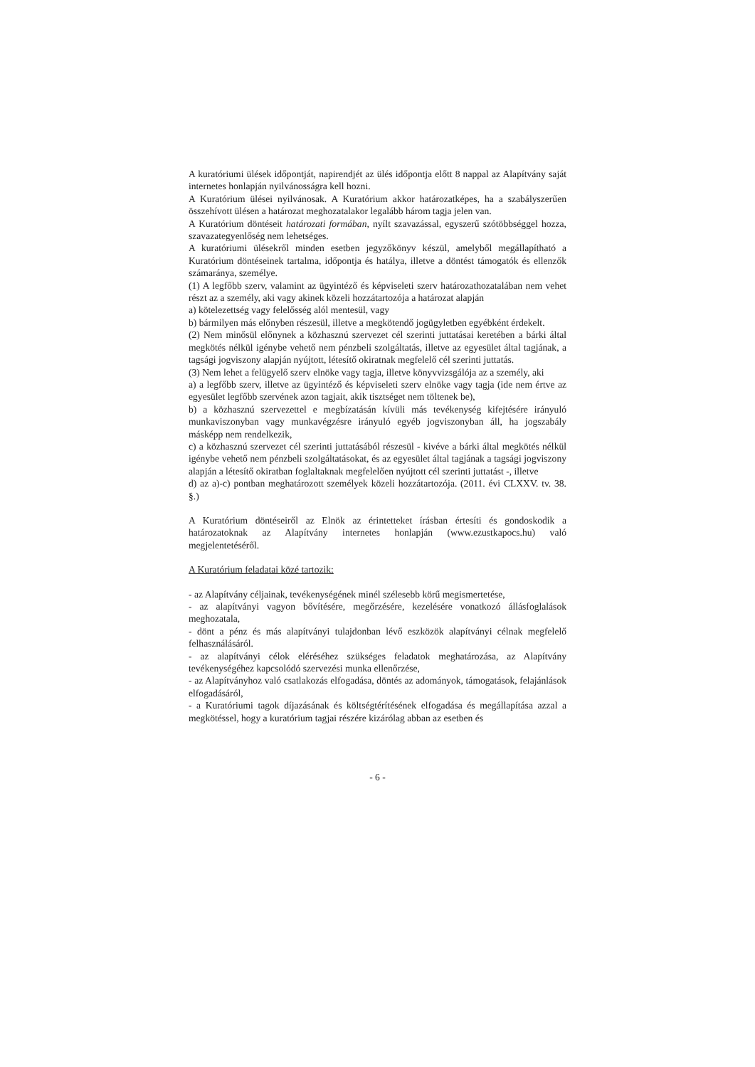A kuratóriumi ülések időpontját, napirendjét az ülés időpontja előtt 8 nappal az Alapítvány saját internetes honlapján nyilvánosságra kell hozni.
A Kuratórium ülései nyilvánosak. A Kuratórium akkor határozatképes, ha a szabályszerűen összehívott ülésen a határozat meghozatalakor legalább három tagja jelen van.
A Kuratórium döntéseit határozati formában, nyílt szavazással, egyszerű szótöbbséggel hozza, szavazategyenlőség nem lehetséges.
A kuratóriumi ülésekről minden esetben jegyzőkönyv készül, amelyből megállapítható a Kuratórium döntéseinek tartalma, időpontja és hatálya, illetve a döntést támogatók és ellenzők számaránya, személye.
(1) A legfőbb szerv, valamint az ügyintéző és képviseleti szerv határozathozatalában nem vehet részt az a személy, aki vagy akinek közeli hozzátartozója a határozat alapján
a) kötelezettség vagy felelősség alól mentesül, vagy
b) bármilyen más előnyben részesül, illetve a megkötendő jogügyletben egyébként érdekelt.
(2) Nem minősül előnynek a közhasznú szervezet cél szerinti juttatásai keretében a bárki által megkötés nélkül igénybe vehető nem pénzbeli szolgáltatás, illetve az egyesület által tagjának, a tagsági jogviszony alapján nyújtott, létesítő okiratnak megfelelő cél szerinti juttatás.
(3) Nem lehet a felügyelő szerv elnöke vagy tagja, illetve könyvvizsgálója az a személy, aki
a) a legfőbb szerv, illetve az ügyintéző és képviseleti szerv elnöke vagy tagja (ide nem értve az egyesület legfőbb szervének azon tagjait, akik tisztséget nem töltenek be),
b) a közhasznú szervezettel e megbízatásán kívüli más tevékenység kifejtésére irányuló munkaviszonyban vagy munkavégzésre irányuló egyéb jogviszonyban áll, ha jogszabály másképp nem rendelkezik,
c) a közhasznú szervezet cél szerinti juttatásából részesül - kivéve a bárki által megkötés nélkül igénybe vehető nem pénzbeli szolgáltatásokat, és az egyesület által tagjának a tagsági jogviszony alapján a létesítő okiratban foglaltaknak megfelelően nyújtott cél szerinti juttatást -, illetve
d) az a)-c) pontban meghatározott személyek közeli hozzátartozója. (2011. évi CLXXV. tv. 38. §.)
A Kuratórium döntéseiről az Elnök az érintetteket írásban értesíti és gondoskodik a határozatoknak az Alapítvány internetes honlapján (www.ezustkapocs.hu) való megjelentetéséről.
A Kuratórium feladatai közé tartozik:
- az Alapítvány céljainak, tevékenységének minél szélesebb körű megismertetése,
- az alapítványi vagyon bővítésére, megőrzésére, kezelésére vonatkozó állásfoglalások meghozatala,
- dönt a pénz és más alapítványi tulajdonban lévő eszközök alapítványi célnak megfelelő felhasználásáról.
- az alapítványi célok eléréséhez szükséges feladatok meghatározása, az Alapítvány tevékenységéhez kapcsolódó szervezési munka ellenőrzése,
- az Alapítványhoz való csatlakozás elfogadása, döntés az adományok, támogatások, felajánlások elfogadásáról,
- a Kuratóriumi tagok díjazásának és költségtérítésének elfogadása és megállapítása azzal a megkötéssel, hogy a kuratórium tagjai részére kizárólag abban az esetben és
- 6 -